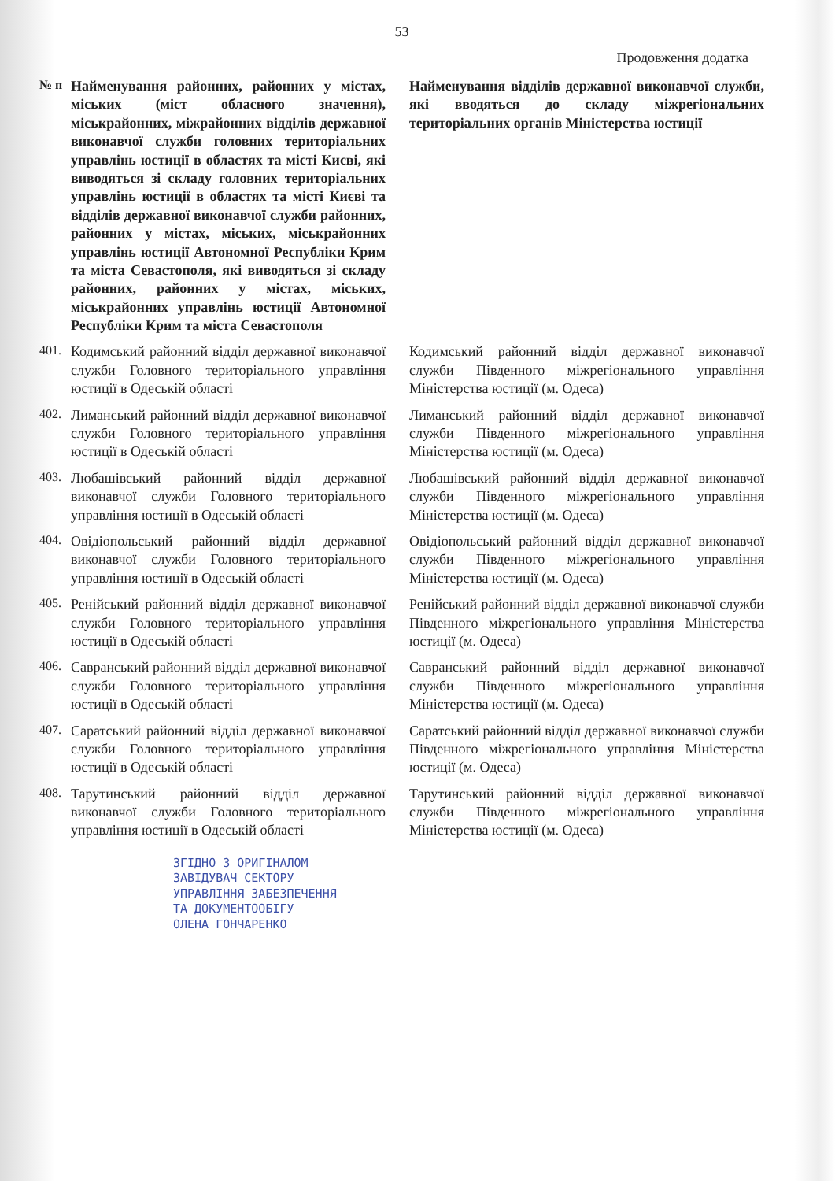53
Продовження додатка
| № п | Найменування районних, районних у містах, міських (міст обласного значення), міськрайонних, міжрайонних відділів державної виконавчої служби головних територіальних управлінь юстиції в областях та місті Києві, які виводяться зі складу головних територіальних управлінь юстиції в областях та місті Києві та відділів державної виконавчої служби районних, районних у містах, міських, міськрайонних управлінь юстиції Автономної Республіки Крим та міста Севастополя, які виводяться зі складу районних, районних у містах, міських, міськрайонних управлінь юстиції Автономної Республіки Крим та міста Севастополя | Найменування відділів державної виконавчої служби, які вводяться до складу міжрегіональних територіальних органів Міністерства юстиції |
| --- | --- | --- |
| 401. | Кодимський районний відділ державної виконавчої служби Головного територіального управління юстиції в Одеській області | Кодимський районний відділ державної виконавчої служби Південного міжрегіонального управління Міністерства юстиції (м. Одеса) |
| 402. | Лиманський районний відділ державної виконавчої служби Головного територіального управління юстиції в Одеській області | Лиманський районний відділ державної виконавчої служби Південного міжрегіонального управління Міністерства юстиції (м. Одеса) |
| 403. | Любашівський районний відділ державної виконавчої служби Головного територіального управління юстиції в Одеській області | Любашівський районний відділ державної виконавчої служби Південного міжрегіонального управління Міністерства юстиції (м. Одеса) |
| 404. | Овідіопольський районний відділ державної виконавчої служби Головного територіального управління юстиції в Одеській області | Овідіопольський районний відділ державної виконавчої служби Південного міжрегіонального управління Міністерства юстиції (м. Одеса) |
| 405. | Ренійський районний відділ державної виконавчої служби Головного територіального управління юстиції в Одеській області | Ренійський районний відділ державної виконавчої служби Південного міжрегіонального управління Міністерства юстиції (м. Одеса) |
| 406. | Савранський районний відділ державної виконавчої служби Головного територіального управління юстиції в Одеській області | Савранський районний відділ державної виконавчої служби Південного міжрегіонального управління Міністерства юстиції (м. Одеса) |
| 407. | Саратський районний відділ державної виконавчої служби Головного територіального управління юстиції в Одеській області | Саратський районний відділ державної виконавчої служби Південного міжрегіонального управління Міністерства юстиції (м. Одеса) |
| 408. | Тарутинський районний відділ державної виконавчої служби Головного територіального управління юстиції в Одеській області | Тарутинський районний відділ державної виконавчої служби Південного міжрегіонального управління Міністерства юстиції (м. Одеса) |
ЗГІДНО З ОРИГІНАЛОМ
ЗАВІДУВАЧ СЕКТОРУ
УПРАВЛІННЯ ЗАБЕЗПЕЧЕННЯ
ТА ДОКУМЕНТООБІГУ
ОЛЕНА ГОНЧАРЕНКО